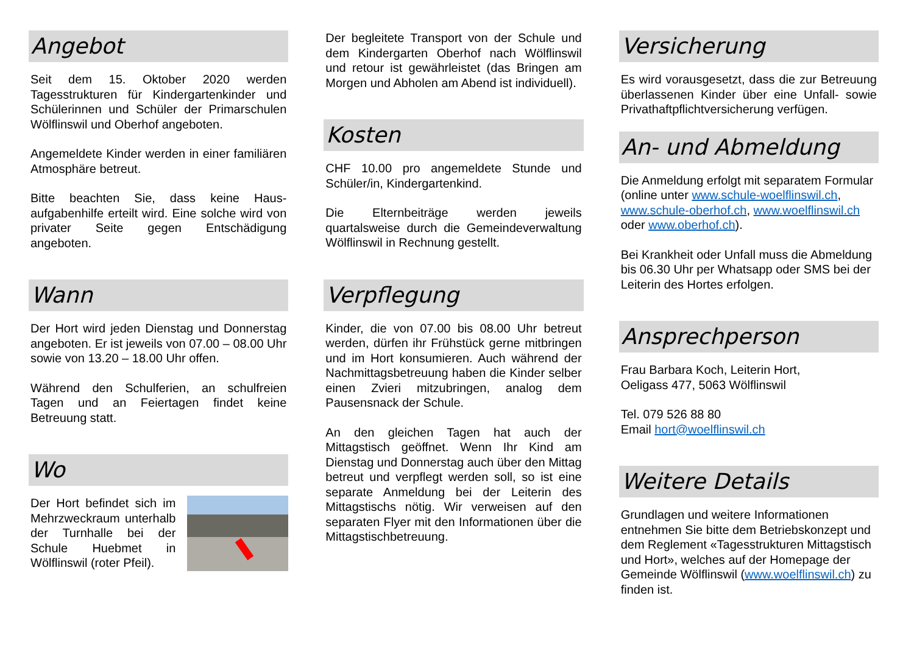Angebot
Seit dem 15. Oktober 2020 werden Tagesstrukturen für Kindergartenkinder und Schülerinnen und Schüler der Primarschulen Wölflinswil und Oberhof angeboten.
Angemeldete Kinder werden in einer familiären Atmosphäre betreut.
Bitte beachten Sie, dass keine Haus­aufgabenhilfe erteilt wird. Eine solche wird von privater Seite gegen Entschädigung angeboten.
Wann
Der Hort wird jeden Dienstag und Donnerstag angeboten. Er ist jeweils von 07.00 – 08.00 Uhr sowie von 13.20 – 18.00 Uhr offen.
Während den Schulferien, an schulfreien Tagen und an Feiertagen findet keine Betreuung statt.
Wo
Der Hort befindet sich im Mehrzweckraum unter­halb der Turnhalle bei der Schule Huebmet in Wölflinswil (roter Pfeil).
Der begleitete Transport von der Schule und dem Kindergarten Oberhof nach Wölflinswil und retour ist gewährleistet (das Bringen am Morgen und Abholen am Abend ist individuell).
Kosten
CHF 10.00 pro angemeldete Stunde und Schüler/in, Kindergartenkind.
Die Elternbeiträge werden jeweils quartalsweise durch die Gemeinde­verwaltung Wölflinswil in Rechnung gestellt.
Verpflegung
Kinder, die von 07.00 bis 08.00 Uhr betreut werden, dürfen ihr Frühstück gerne mitbringen und im Hort konsumieren. Auch während der Nachmittagsbetreuung haben die Kinder selber einen Zvieri mitzubringen, analog dem Pausensnack der Schule.
An den gleichen Tagen hat auch der Mittagstisch geöffnet. Wenn Ihr Kind am Dienstag und Donnerstag auch über den Mittag betreut und verpflegt werden soll, so ist eine separate Anmeldung bei der Leiterin des Mittagstischs nötig. Wir verweisen auf den separaten Flyer mit den Informationen über die Mittagstischbetreuung.
Versicherung
Es wird vorausgesetzt, dass die zur Betreuung überlassenen Kinder über eine Unfall- sowie Privathaftpflichtversicherung verfügen.
An- und Abmeldung
Die Anmeldung erfolgt mit separatem Formular (online unter www.schule-woelflinswil.ch, www.schule-oberhof.ch, www.woelflinswil.ch oder www.oberhof.ch).
Bei Krankheit oder Unfall muss die Abmeldung bis 06.30 Uhr per Whatsapp oder SMS bei der Leiterin des Hortes erfolgen.
Ansprechperson
Frau Barbara Koch, Leiterin Hort,
Oeligass 477, 5063 Wölflinswil
Tel. 079 526 88 80
Email hort@woelflinswil.ch
Weitere Details
Grundlagen und weitere Informationen entnehmen Sie bitte dem Betriebskonzept und dem Reglement «Tagesstrukturen Mittagstisch und Hort», welches auf der Homepage der Gemeinde Wölflinswil (www.woelflinswil.ch) zu finden ist.